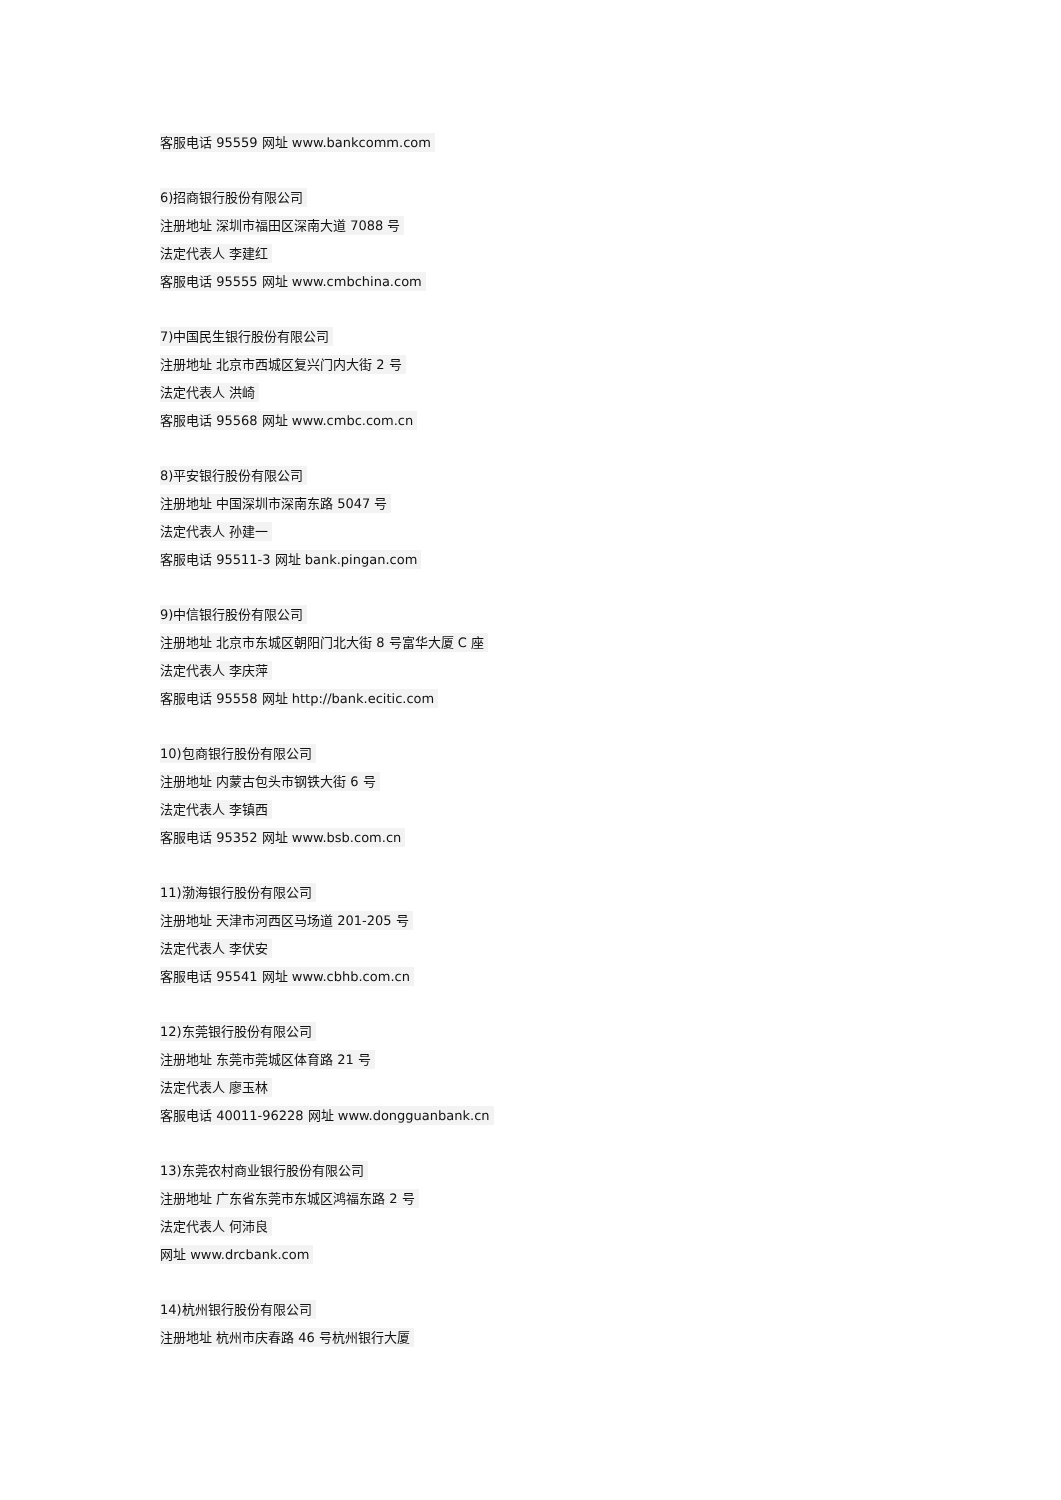客服电话 95559 网址 www.bankcomm.com
6)招商银行股份有限公司
注册地址 深圳市福田区深南大道 7088 号
法定代表人 李建红
客服电话 95555 网址 www.cmbchina.com
7)中国民生银行股份有限公司
注册地址 北京市西城区复兴门内大街 2 号
法定代表人 洪崎
客服电话 95568 网址 www.cmbc.com.cn
8)平安银行股份有限公司
注册地址 中国深圳市深南东路 5047 号
法定代表人 孙建一
客服电话 95511-3 网址 bank.pingan.com
9)中信银行股份有限公司
注册地址 北京市东城区朝阳门北大街 8 号富华大厦 C 座
法定代表人 李庆萍
客服电话 95558 网址 http://bank.ecitic.com
10)包商银行股份有限公司
注册地址 内蒙古包头市钢铁大街 6 号
法定代表人 李镇西
客服电话 95352 网址 www.bsb.com.cn
11)渤海银行股份有限公司
注册地址 天津市河西区马场道 201-205 号
法定代表人 李伏安
客服电话 95541 网址 www.cbhb.com.cn
12)东莞银行股份有限公司
注册地址 东莞市莞城区体育路 21 号
法定代表人 廖玉林
客服电话 40011-96228 网址 www.dongguanbank.cn
13)东莞农村商业银行股份有限公司
注册地址 广东省东莞市东城区鸿福东路 2 号
法定代表人 何沛良
网址 www.drcbank.com
14)杭州银行股份有限公司
注册地址 杭州市庆春路 46 号杭州银行大厦